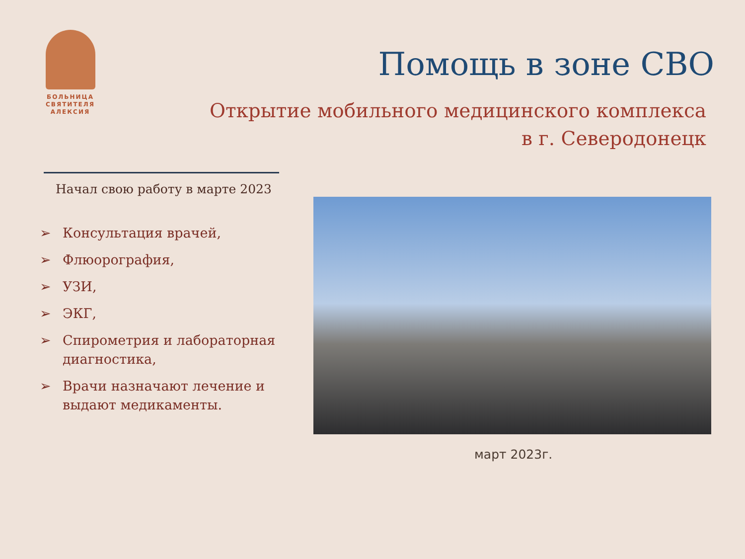БОЛЬНИЦА
СВЯТИТЕЛЯ
АЛЕКСИЯ
Помощь в зоне СВО
Открытие мобильного медицинского комплекса
в г. Северодонецк
Начал свою работу в марте 2023
➢ Консультация врачей,
➢ Флюорография,
➢ УЗИ,
➢ ЭКГ,
➢ Спирометрия и лабораторная диагностика,
➢ Врачи назначают лечение и выдают медикаменты.
март 2023г.